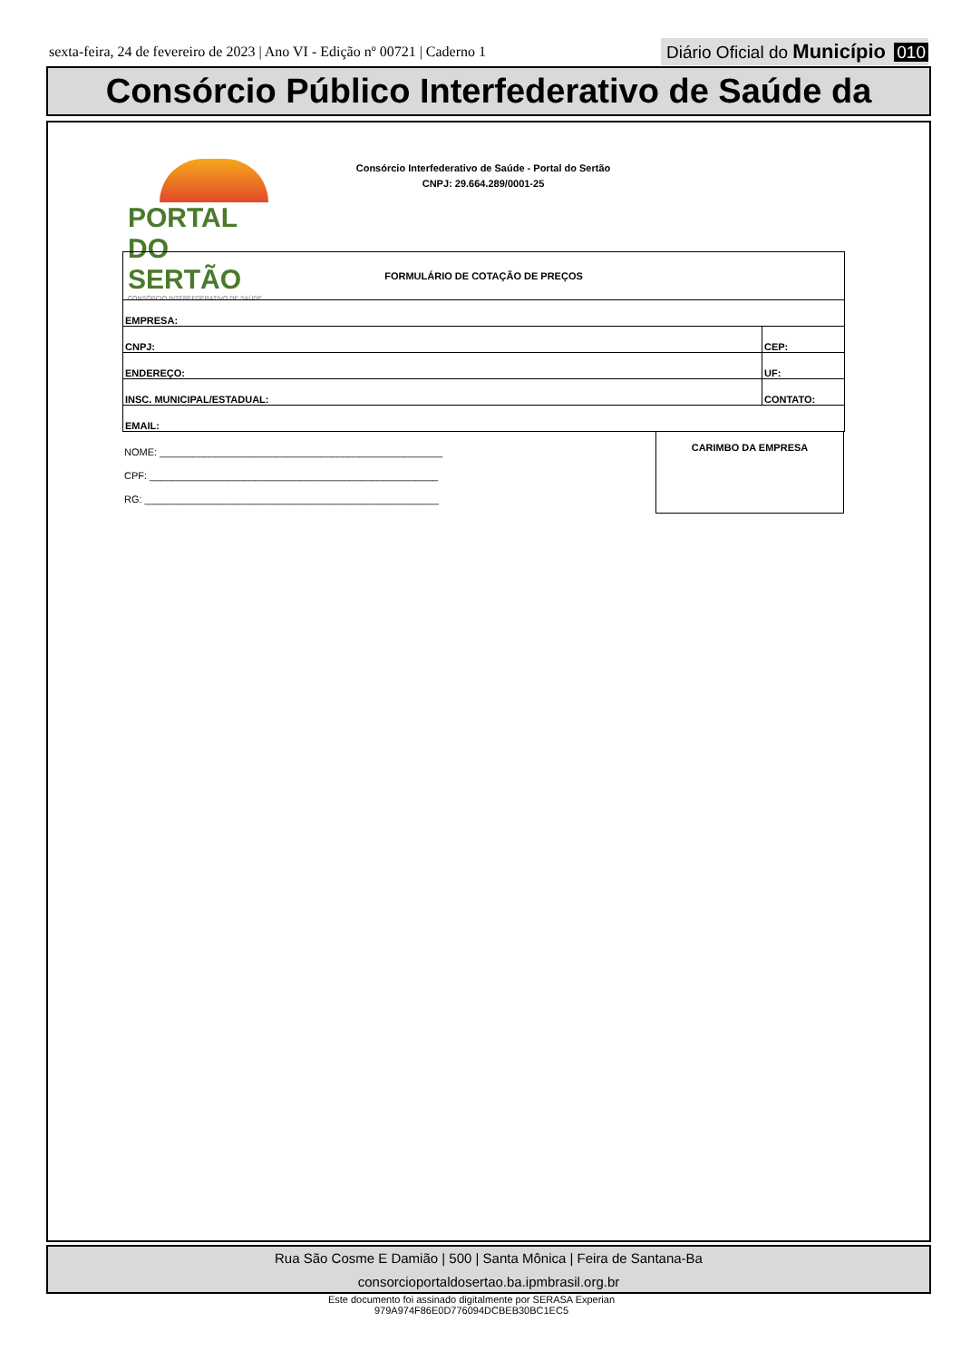sexta-feira, 24 de fevereiro de 2023 | Ano VI - Edição nº 00721 | Caderno 1
Diário Oficial do Município 010
Consórcio Público Interfederativo de Saúde da
PORTAL DO SERTÃO
CONSÓRCIO INTERFEDERATIVO DE SAÚDE
Consórcio Interfederativo de Saúde - Portal do Sertão
CNPJ: 29.664.289/0001-25
| FORMULÁRIO DE COTAÇÃO DE PREÇOS | | |
| EMPRESA: | | |
| CNPJ: | CEP: | |
| ENDEREÇO: | | UF: |
| INSC. MUNICIPAL/ESTADUAL: | CONTATO: | |
| EMAIL: | | |
NOME: ___________________________________________________
CPF: ____________________________________________________
RG: _____________________________________________________
CARIMBO DA EMPRESA
Rua São Cosme E Damião | 500 | Santa Mônica | Feira de Santana-Ba
consorcioportaldosertao.ba.ipmbrasil.org.br
Este documento foi assinado digitalmente por SERASA Experian
979A974F86E0D776094DCBEB30BC1EC5